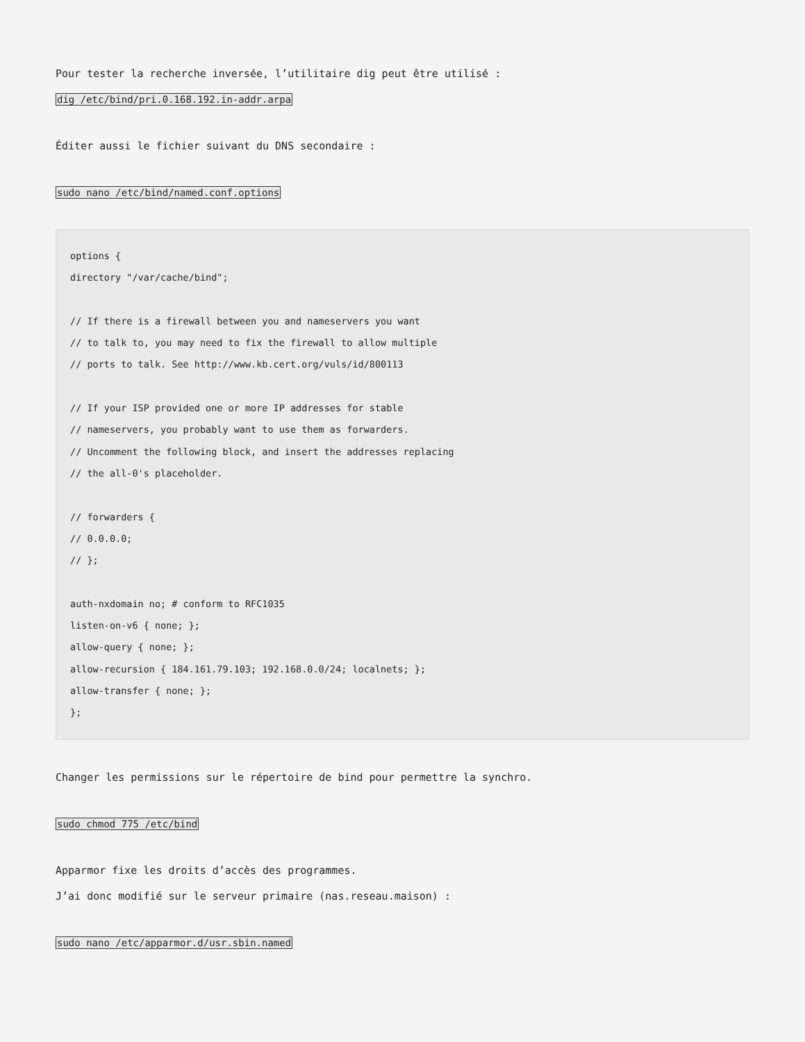Pour tester la recherche inversée, l’utilitaire dig peut être utilisé :
dig /etc/bind/pri.0.168.192.in-addr.arpa
Éditer aussi le fichier suivant du DNS secondaire :
sudo nano /etc/bind/named.conf.options
options {
directory "/var/cache/bind";

// If there is a firewall between you and nameservers you want
// to talk to, you may need to fix the firewall to allow multiple
// ports to talk. See http://www.kb.cert.org/vuls/id/800113

// If your ISP provided one or more IP addresses for stable
// nameservers, you probably want to use them as forwarders.
// Uncomment the following block, and insert the addresses replacing
// the all-0's placeholder.

// forwarders {
// 0.0.0.0;
// };

auth-nxdomain no; # conform to RFC1035
listen-on-v6 { none; };
allow-query { none; };
allow-recursion { 184.161.79.103; 192.168.0.0/24; localnets; };
allow-transfer { none; };
};
Changer les permissions sur le répertoire de bind pour permettre la synchro.
sudo chmod 775 /etc/bind
Apparmor fixe les droits d’accès des programmes.
J’ai donc modifié sur le serveur primaire (nas.reseau.maison) :
sudo nano /etc/apparmor.d/usr.sbin.named